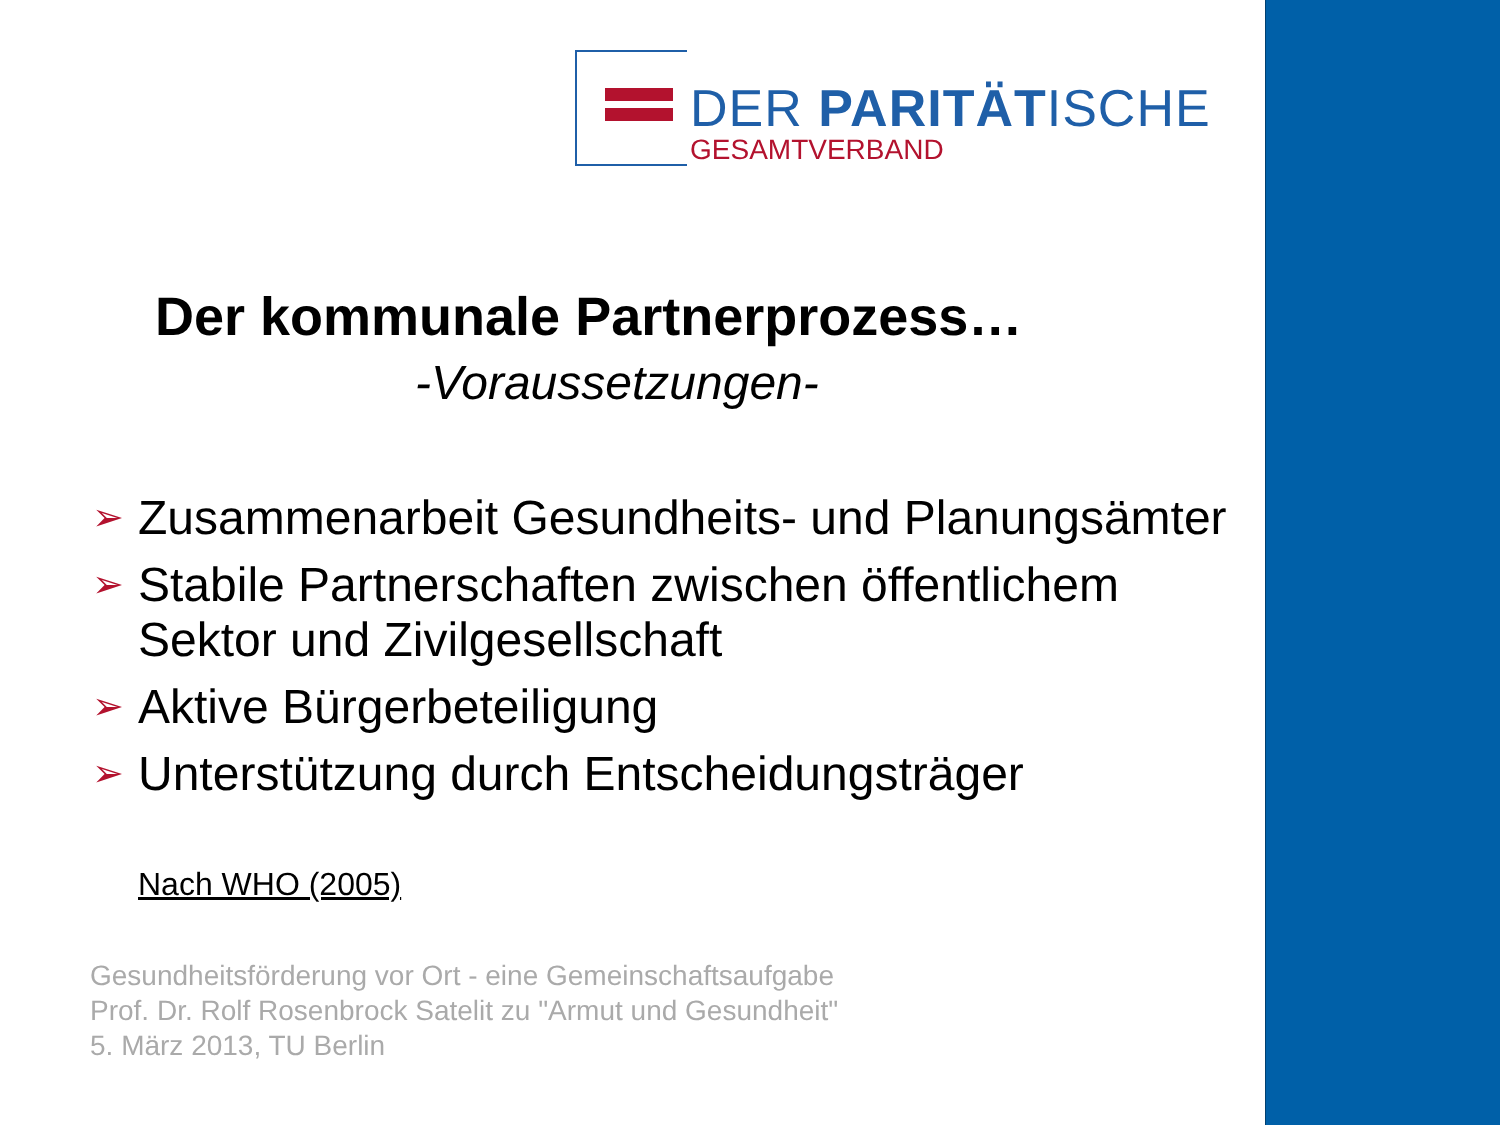DER PARITÄTISCHE
GESAMTVERBAND
Der kommunale Partnerprozess…
-Voraussetzungen-
➢ Zusammenarbeit Gesundheits- und Planungsämter
➢ Stabile Partnerschaften zwischen öffentlichem Sektor und Zivilgesellschaft
➢ Aktive Bürgerbeteiligung
➢ Unterstützung durch Entscheidungsträger
Nach WHO (2005)
Gesundheitsförderung vor Ort - eine Gemeinschaftsaufgabe
Prof. Dr. Rolf Rosenbrock Satelit zu "Armut und Gesundheit"
5. März 2013, TU Berlin